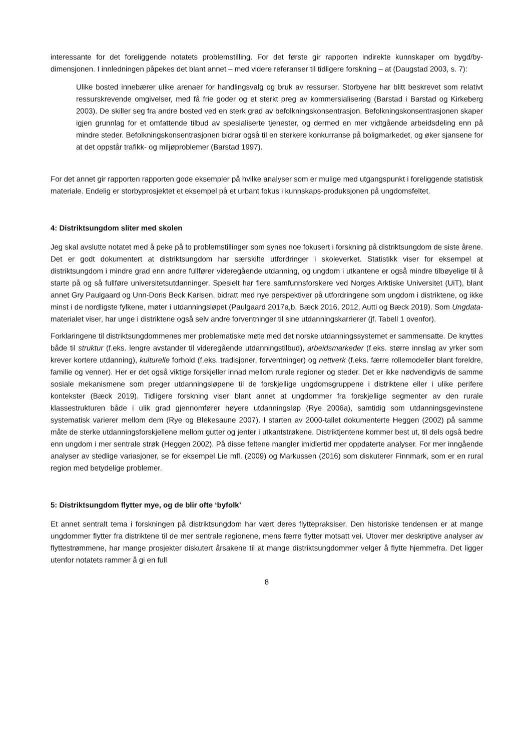interessante for det foreliggende notatets problemstilling. For det første gir rapporten indirekte kunnskaper om bygd/by-dimensjonen. I innledningen påpekes det blant annet – med videre referanser til tidligere forskning – at (Daugstad 2003, s. 7):
Ulike bosted innebærer ulike arenaer for handlingsvalg og bruk av ressurser. Storbyene har blitt beskrevet som relativt ressurskrevende omgivelser, med få frie goder og et sterkt preg av kommersialisering (Barstad i Barstad og Kirkeberg 2003). De skiller seg fra andre bosted ved en sterk grad av befolkningskonsentrasjon. Befolkningskonsentrasjonen skaper igjen grunnlag for et omfattende tilbud av spesialiserte tjenester, og dermed en mer vidtgående arbeidsdeling enn på mindre steder. Befolkningskonsentrasjonen bidrar også til en sterkere konkurranse på boligmarkedet, og øker sjansene for at det oppstår trafikk- og miljøproblemer (Barstad 1997).
For det annet gir rapporten rapporten gode eksempler på hvilke analyser som er mulige med utgangspunkt i foreliggende statistisk materiale. Endelig er storbyprosjektet et eksempel på et urbant fokus i kunnskaps-produksjonen på ungdomsfeltet.
4: Distriktsungdom sliter med skolen
Jeg skal avslutte notatet med å peke på to problemstillinger som synes noe fokusert i forskning på distriktsungdom de siste årene. Det er godt dokumentert at distriktsungdom har særskilte utfordringer i skoleverket. Statistikk viser for eksempel at distriktsungdom i mindre grad enn andre fullfører videregående utdanning, og ungdom i utkantene er også mindre tilbøyelige til å starte på og så fullføre universitetsutdanninger. Spesielt har flere samfunnsforskere ved Norges Arktiske Universitet (UiT), blant annet Gry Paulgaard og Unn-Doris Beck Karlsen, bidratt med nye perspektiver på utfordringene som ungdom i distriktene, og ikke minst i de nordligste fylkene, møter i utdanningsløpet (Paulgaard 2017a,b, Bæck 2016, 2012, Autti og Bæck 2019). Som Ungdata-materialet viser, har unge i distriktene også selv andre forventninger til sine utdanningskarrierer (jf. Tabell 1 ovenfor).
Forklaringene til distriktsungdommenes mer problematiske møte med det norske utdanningssystemet er sammensatte. De knyttes både til struktur (f.eks. lengre avstander til videregående utdanningstilbud), arbeidsmarkeder (f.eks. større innslag av yrker som krever kortere utdanning), kulturelle forhold (f.eks. tradisjoner, forventninger) og nettverk (f.eks. færre rollemodeller blant foreldre, familie og venner). Her er det også viktige forskjeller innad mellom rurale regioner og steder. Det er ikke nødvendigvis de samme sosiale mekanismene som preger utdanningsløpene til de forskjellige ungdomsgruppene i distriktene eller i ulike perifere kontekster (Bæck 2019). Tidligere forskning viser blant annet at ungdommer fra forskjellige segmenter av den rurale klassestrukturen både i ulik grad gjennomfører høyere utdanningsløp (Rye 2006a), samtidig som utdanningsgevinstene systematisk varierer mellom dem (Rye og Blekesaune 2007). I starten av 2000-tallet dokumenterte Heggen (2002) på samme måte de sterke utdanningsforskjellene mellom gutter og jenter i utkantstrøkene. Distriktjentene kommer best ut, til dels også bedre enn ungdom i mer sentrale strøk (Heggen 2002). På disse feltene mangler imidlertid mer oppdaterte analyser. For mer inngående analyser av stedlige variasjoner, se for eksempel Lie mfl. (2009) og Markussen (2016) som diskuterer Finnmark, som er en rural region med betydelige problemer.
5: Distriktsungdom flytter mye, og de blir ofte ‘byfolk’
Et annet sentralt tema i forskningen på distriktsungdom har vært deres flyttepraksiser. Den historiske tendensen er at mange ungdommer flytter fra distriktene til de mer sentrale regionene, mens færre flytter motsatt vei. Utover mer deskriptive analyser av flyttestrømmene, har mange prosjekter diskutert årsakene til at mange distriktsungdommer velger å flytte hjemmefra. Det ligger utenfor notatets rammer å gi en full
8